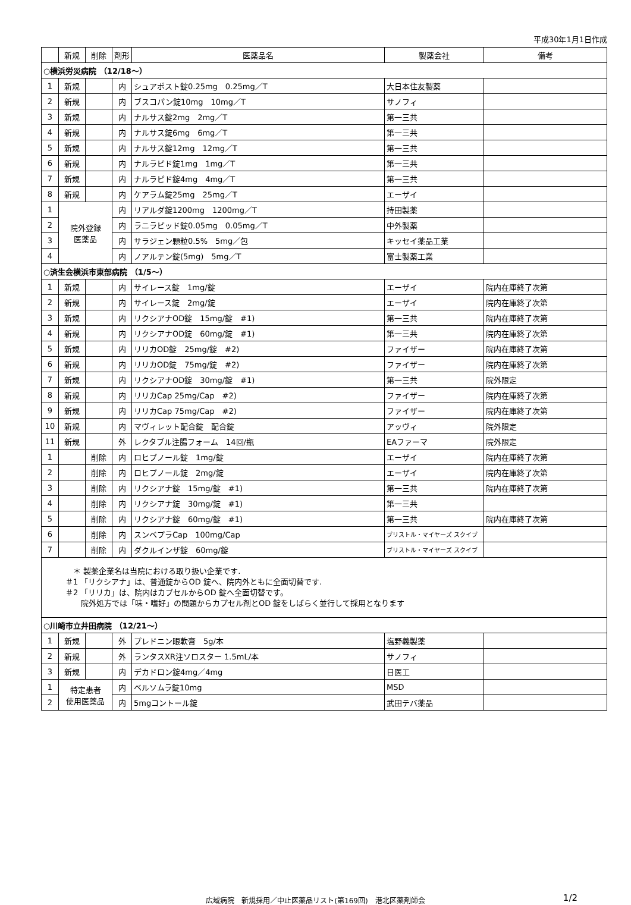平成30年1月1日作成
| | 新規 | 削除 | 剤形 | 医薬品名 | 製薬会社 | 備考 |
| --- | --- | --- | --- | --- | --- | --- |
| ○横浜労災病院 （12/18～） | | | | | | |
| 1 | 新規 | | 内 | シュアポスト錠0.25mg 0.25mg／T | 大日本住友製薬 | |
| 2 | 新規 | | 内 | ブスコパン錠10mg 10mg／T | サノフィ | |
| 3 | 新規 | | 内 | ナルサス錠2mg 2mg／T | 第一三共 | |
| 4 | 新規 | | 内 | ナルサス錠6mg 6mg／T | 第一三共 | |
| 5 | 新規 | | 内 | ナルサス錠12mg 12mg／T | 第一三共 | |
| 6 | 新規 | | 内 | ナルラピド錠1mg 1mg／T | 第一三共 | |
| 7 | 新規 | | 内 | ナルラピド錠4mg 4mg／T | 第一三共 | |
| 8 | 新規 | | 内 | ケアラム錠25mg 25mg／T | エーザイ | |
| 1 | 院外登録 医薬品 | | 内 | リアルダ錠1200mg 1200mg／T | 持田製薬 | |
| 2 | | | 内 | ラニラピッド錠0.05mg 0.05mg／T | 中外製薬 | |
| 3 | | | 内 | サラジェン顆粒0.5% 5mg／包 | キッセイ薬品工業 | |
| 4 | | | 内 | ノアルテン錠(5mg) 5mg／T | 富士製薬工業 | |
| ○済生会横浜市東部病院 （1/5～） | | | | | | |
| 1 | 新規 | | 内 | サイレース錠 1mg/錠 | エーザイ | 院内在庫終了次第 |
| 2 | 新規 | | 内 | サイレース錠 2mg/錠 | エーザイ | 院内在庫終了次第 |
| 3 | 新規 | | 内 | リクシアナOD錠 15mg/錠 #1) | 第一三共 | 院内在庫終了次第 |
| 4 | 新規 | | 内 | リクシアナOD錠 60mg/錠 #1) | 第一三共 | 院内在庫終了次第 |
| 5 | 新規 | | 内 | リリカOD錠 25mg/錠 #2) | ファイザー | 院内在庫終了次第 |
| 6 | 新規 | | 内 | リリカOD錠 75mg/錠 #2) | ファイザー | 院内在庫終了次第 |
| 7 | 新規 | | 内 | リクシアナOD錠 30mg/錠 #1) | 第一三共 | 院外限定 |
| 8 | 新規 | | 内 | リリカCap 25mg/Cap #2) | ファイザー | 院内在庫終了次第 |
| 9 | 新規 | | 内 | リリカCap 75mg/Cap #2) | ファイザー | 院内在庫終了次第 |
| 10 | 新規 | | 内 | マヴィレット配合錠 配合錠 | アッヴィ | 院外限定 |
| 11 | 新規 | | 外 | レクタブル注腸フォーム 14回/瓶 | EAファーマ | 院外限定 |
| 1 | | 削除 | 内 | ロヒプノール錠 1mg/錠 | エーザイ | 院内在庫終了次第 |
| 2 | | 削除 | 内 | ロヒプノール錠 2mg/錠 | エーザイ | 院内在庫終了次第 |
| 3 | | 削除 | 内 | リクシアナ錠 15mg/錠 #1) | 第一三共 | 院内在庫終了次第 |
| 4 | | 削除 | 内 | リクシアナ錠 30mg/錠 #1) | 第一三共 | |
| 5 | | 削除 | 内 | リクシアナ錠 60mg/錠 #1) | 第一三共 | 院内在庫終了次第 |
| 6 | | 削除 | 内 | スンベプラCap 100mg/Cap | ブリストル・マイヤーズ スクイブ | |
| 7 | | 削除 | 内 | ダクルインザ錠 60mg/錠 | ブリストル・マイヤーズ スクイブ | |
| ＊ 製薬企業名は当院における取り扱い企業です. ＃1 「リクシアナ」は、普通錠からOD 錠へ、院内外ともに全面切替です. ＃2 「リリカ」は、院内はカプセルからOD 錠へ全面切替です。 院外処方では「味・嗜好」の問題からカプセル剤とOD 錠をしばらく並行して採用となります | | | | | | |
| ○川崎市立井田病院 （12/21～） | | | | | | |
| 1 | 新規 | | 外 | プレドニン眼軟膏 5g/本 | 塩野義製薬 | |
| 2 | 新規 | | 外 | ランタスXR注ソロスター 1.5mL/本 | サノフィ | |
| 3 | 新規 | | 内 | デカドロン錠4mg／4mg | 日医工 | |
| 1 | 特定患者 使用医薬品 | | 内 | ベルソムラ錠10mg | MSD | |
| 2 | | | 内 | 5mgコントール錠 | 武田テバ薬品 | |
広域病院　新規採用／中止医薬品リスト(第169回)　港北区薬剤師会 1/2